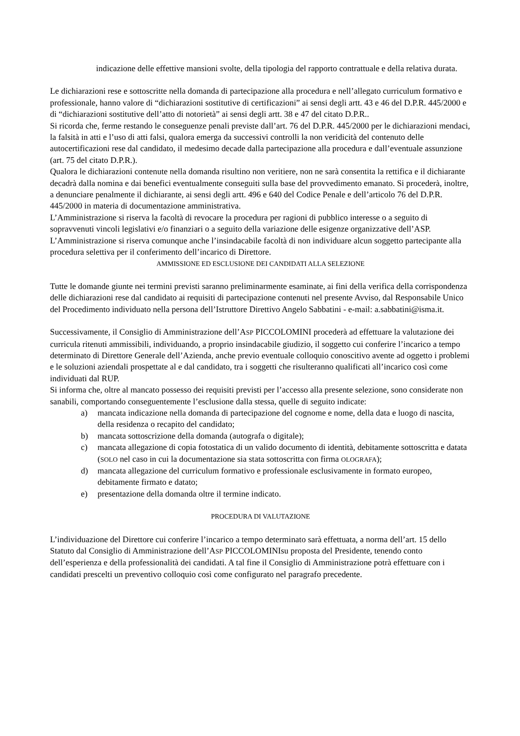indicazione delle effettive mansioni svolte, della tipologia del rapporto contrattuale e della relativa durata.
Le dichiarazioni rese e sottoscritte nella domanda di partecipazione alla procedura e nell’allegato curriculum formativo e professionale, hanno valore di “dichiarazioni sostitutive di certificazioni” ai sensi degli artt. 43 e 46 del D.P.R. 445/2000 e di “dichiarazioni sostitutive dell’atto di notorietà” ai sensi degli artt. 38 e 47 del citato D.P.R..
Si ricorda che, ferme restando le conseguenze penali previste dall’art. 76 del D.P.R. 445/2000 per le dichiarazioni mendaci, la falsità in atti e l’uso di atti falsi, qualora emerga da successivi controlli la non veridicità del contenuto delle autocertificazioni rese dal candidato, il medesimo decade dalla partecipazione alla procedura e dall’eventuale assunzione (art. 75 del citato D.P.R.).
Qualora le dichiarazioni contenute nella domanda risultino non veritiere, non ne sarà consentita la rettifica e il dichiarante decadrà dalla nomina e dai benefici eventualmente conseguiti sulla base del provvedimento emanato. Si procederà, inoltre, a denunciare penalmente il dichiarante, ai sensi degli artt. 496 e 640 del Codice Penale e dell’articolo 76 del D.P.R. 445/2000 in materia di documentazione amministrativa.
L’Amministrazione si riserva la facoltà di revocare la procedura per ragioni di pubblico interesse o a seguito di sopravvenuti vincoli legislativi e/o finanziari o a seguito della variazione delle esigenze organizzative dell’ASP. L’Amministrazione si riserva comunque anche l’insindacabile facoltà di non individuare alcun soggetto partecipante alla procedura selettiva per il conferimento dell’incarico di Direttore.
AMMISSIONE ED ESCLUSIONE DEI CANDIDATI ALLA SELEZIONE
Tutte le domande giunte nei termini previsti saranno preliminarmente esaminate, ai fini della verifica della corrispondenza delle dichiarazioni rese dal candidato ai requisiti di partecipazione contenuti nel presente Avviso, dal Responsabile Unico del Procedimento individuato nella persona dell’Istruttore Direttivo Angelo Sabbatini - e-mail: a.sabbatini@isma.it.
Successivamente, il Consiglio di Amministrazione dell’ASP PICCOLOMINI procederà ad effettuare la valutazione dei curricula ritenuti ammissibili, individuando, a proprio insindacabile giudizio, il soggetto cui conferire l’incarico a tempo determinato di Direttore Generale dell’Azienda, anche previo eventuale colloquio conoscitivo avente ad oggetto i problemi e le soluzioni aziendali prospettate al e dal candidato, tra i soggetti che risulteranno qualificati all’incarico così come individuati dal RUP.
Si informa che, oltre al mancato possesso dei requisiti previsti per l’accesso alla presente selezione, sono considerate non sanabili, comportando conseguentemente l’esclusione dalla stessa, quelle di seguito indicate:
a) mancata indicazione nella domanda di partecipazione del cognome e nome, della data e luogo di nascita, della residenza o recapito del candidato;
b) mancata sottoscrizione della domanda (autografa o digitale);
c) mancata allegazione di copia fotostatica di un valido documento di identità, debitamente sottoscritta e datata (SOLO nel caso in cui la documentazione sia stata sottoscritta con firma OLOGRAFA);
d) mancata allegazione del curriculum formativo e professionale esclusivamente in formato europeo, debitamente firmato e datato;
e) presentazione della domanda oltre il termine indicato.
PROCEDURA DI VALUTAZIONE
L’individuazione del Direttore cui conferire l’incarico a tempo determinato sarà effettuata, a norma dell’art. 15 dello Statuto dal Consiglio di Amministrazione dell’ASP PICCOLOMINIsu proposta del Presidente, tenendo conto dell’esperienza e della professionalità dei candidati. A tal fine il Consiglio di Amministrazione potrà effettuare con i candidati prescelti un preventivo colloquio così come configurato nel paragrafo precedente.